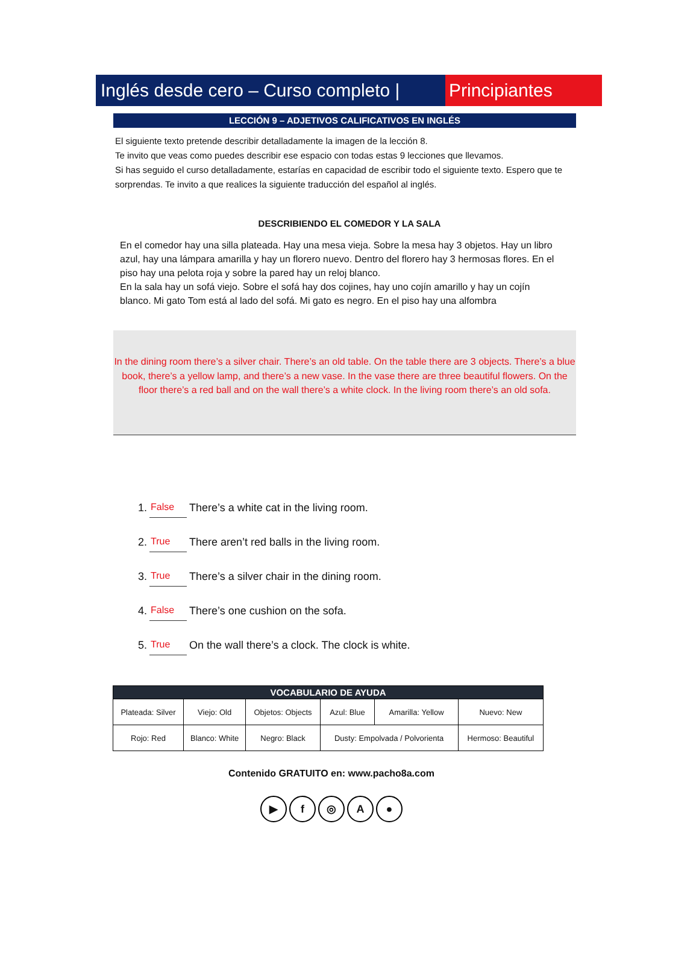Inglés desde cero – Curso completo |
Principiantes
LECCIÓN 9 – ADJETIVOS CALIFICATIVOS EN INGLÉS
El siguiente texto pretende describir detalladamente la imagen de la lección 8.
Te invito que veas como puedes describir ese espacio con todas estas 9 lecciones que llevamos.
Si has seguido el curso detalladamente, estarías en capacidad de escribir todo el siguiente texto. Espero que te sorprendas. Te invito a que realices la siguiente traducción del español al inglés.
DESCRIBIENDO EL COMEDOR Y LA SALA
En el comedor hay una silla plateada. Hay una mesa vieja. Sobre la mesa hay 3 objetos. Hay un libro azul, hay una lámpara amarilla y hay un florero nuevo. Dentro del florero hay 3 hermosas flores. En el piso hay una pelota roja y sobre la pared hay un reloj blanco.
En la sala hay un sofá viejo. Sobre el sofá hay dos cojines, hay uno cojín amarillo y hay un cojín blanco. Mi gato Tom está al lado del sofá. Mi gato es negro. En el piso hay una alfombra
In the dining room there’s a silver chair. There’s an old table. On the table there are 3 objects. There’s a blue book, there’s a yellow lamp, and there’s a new vase. In the vase there are three beautiful flowers. On the floor there’s a red ball and on the wall there’s a white clock. In the living room there’s an old sofa.
1. False There’s a white cat in the living room.
2. True There aren’t red balls in the living room.
3. True There’s a silver chair in the dining room.
4. False There’s one cushion on the sofa.
5. True On the wall there’s a clock. The clock is white.
| VOCABULARIO DE AYUDA | | | | | |
| --- | --- | --- | --- | --- | --- |
| Plateada: Silver | Viejo: Old | Objetos: Objects | Azul: Blue | Amarilla: Yellow | Nuevo: New |
| Rojo: Red | Blanco: White | Negro: Black | Dusty: Empolvada / Polvorienta | | Hermoso: Beautiful |
Contenido GRATUITO en: www.pacho8a.com
▶ f ◎ A ●